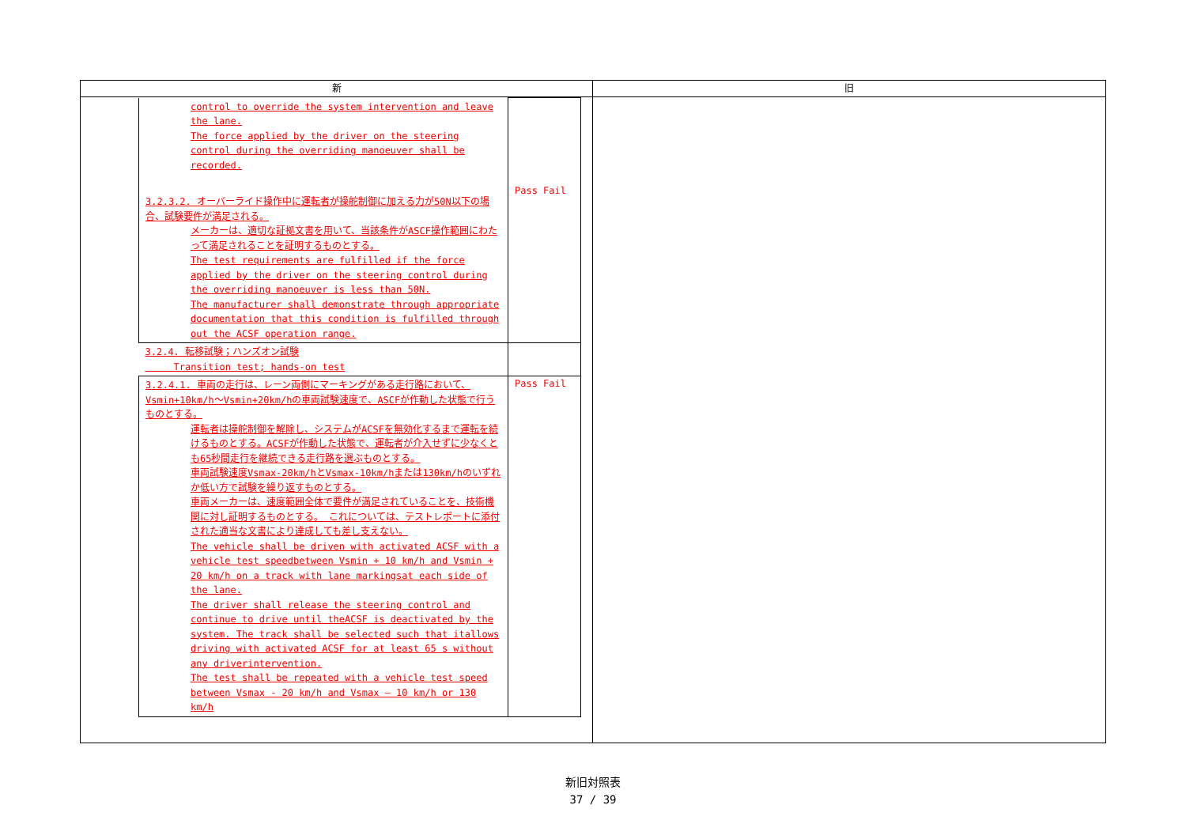| 新 | 旧 |
| --- | --- |
| / control to override the system intervention and leave the lane. The force applied by the driver on the steering control during the overriding manoeuver shall be recorded. 3.2.3.2. オーバーライド操作中に運転者が操舵制御に加える力が50N以下の場合、試験要件が満足される。 メーカーは、適切な証拠文書を用いて、当該条件がASCF操作範囲にわたって満足されることを証明するものとする。 The test requirements are fulfilled if the force applied by the driver on the steering control during the overriding manoeuver is less than 50N. The manufacturer shall demonstrate through appropriate documentation that this condition is fulfilled through out the ACSF operation range. / Pass Fail / / 3.2.4. 転移試験；ハンズオン試験 Transition test; hands-on test / / / 3.2.4.1. 車両の走行は、レーン両側にマーキングがある走行路において、Vsmin+10km/h～Vsmin+20km/hの車両試験速度で、ASCFが作動した状態で行うものとする。 運転者は操舵制御を解除し、システムがACSFを無効化するまで運転を続けるものとする。ACSFが作動した状態で、運転者が介入せずに少なくとも65秒間走行を継続できる走行路を選ぶものとする。 車両試験速度Vsmax-20km/hとVsmax-10km/hまたは130km/hのいずれか低い方で試験を繰り返すものとする。 車両メーカーは、速度範囲全体で要件が満足されていることを、技術機関に対し証明するものとする。 これについては、テストレポートに添付された適当な文書により達成しても差し支えない。 The vehicle shall be driven with activated ACSF with a vehicle test speedbetween Vsmin + 10 km/h and Vsmin + 20 km/h on a track with lane markingsat each side of the lane. The driver shall release the steering control and continue to drive until theACSF is deactivated by the system. The track shall be selected such that itallows driving with activated ACSF for at least 65 s without any driverintervention. The test shall be repeated with a vehicle test speed between Vsmax - 20 km/h and Vsmax – 10 km/h or 130 km/h / Pass Fail / | |
新旧対照表
37 / 39